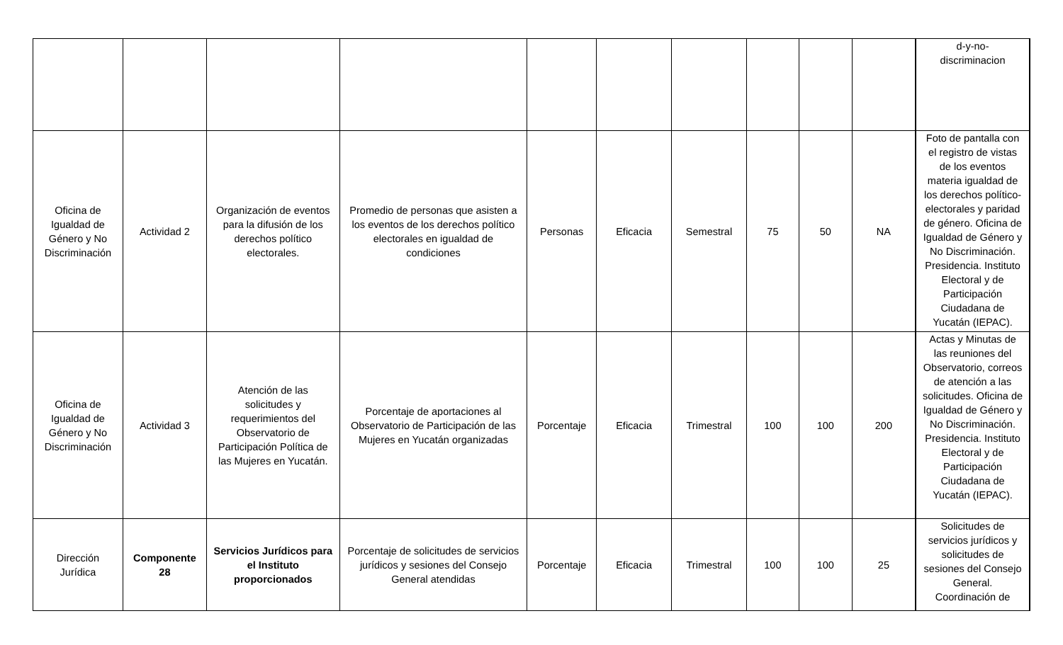| | | | | | | | | | | d-y-no- discriminacion |
| Oficina de Igualdad de Género y No Discriminación | Actividad 2 | Organización de eventos para la difusión de los derechos político electorales. | Promedio de personas que asisten a los eventos de los derechos político electorales en igualdad de condiciones | Personas | Eficacia | Semestral | 75 | 50 | NA | Foto de pantalla con el registro de vistas de los eventos materia igualdad de los derechos político-electorales y paridad de género. Oficina de Igualdad de Género y No Discriminación. Presidencia. Instituto Electoral y de Participación Ciudadana de Yucatán (IEPAC). |
| Oficina de Igualdad de Género y No Discriminación | Actividad 3 | Atención de las solicitudes y requerimientos del Observatorio de Participación Política de las Mujeres en Yucatán. | Porcentaje de aportaciones al Observatorio de Participación de las Mujeres en Yucatán organizadas | Porcentaje | Eficacia | Trimestral | 100 | 100 | 200 | Actas y Minutas de las reuniones del Observatorio, correos de atención a las solicitudes. Oficina de Igualdad de Género y No Discriminación. Presidencia. Instituto Electoral y de Participación Ciudadana de Yucatán (IEPAC). |
| Dirección Jurídica | Componente 28 | Servicios Jurídicos para el Instituto proporcionados | Porcentaje de solicitudes de servicios jurídicos y sesiones del Consejo General atendidas | Porcentaje | Eficacia | Trimestral | 100 | 100 | 25 | Solicitudes de servicios jurídicos y solicitudes de sesiones del Consejo General. Coordinación de |